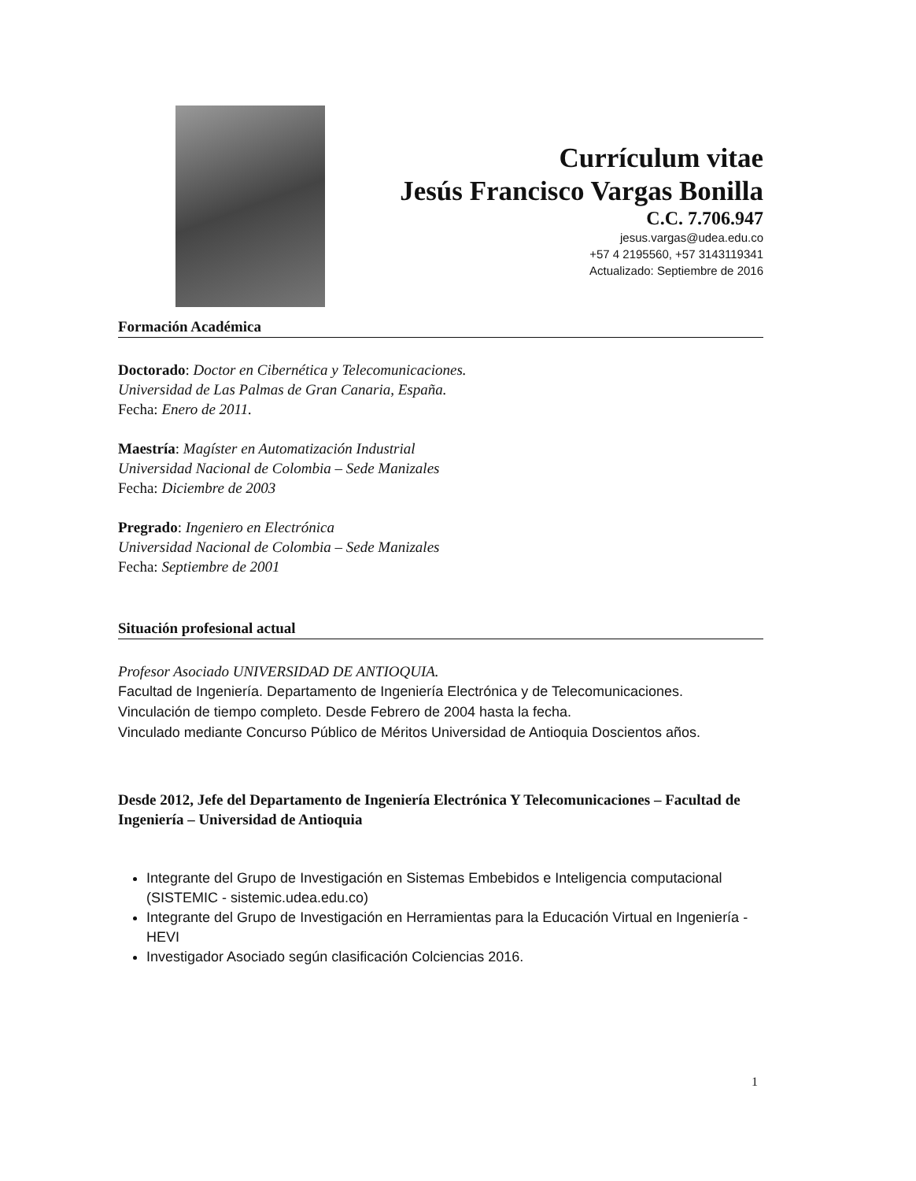Currículum vitae
Jesús Francisco Vargas Bonilla
C.C. 7.706.947
jesus.vargas@udea.edu.co
+57 4 2195560, +57 3143119341
Actualizado: Septiembre de 2016
Formación Académica
Doctorado: Doctor en Cibernética y Telecomunicaciones.
Universidad de Las Palmas de Gran Canaria, España.
Fecha: Enero de 2011.
Maestría: Magíster en Automatización Industrial
Universidad Nacional de Colombia – Sede Manizales
Fecha: Diciembre de 2003
Pregrado: Ingeniero en Electrónica
Universidad Nacional de Colombia – Sede Manizales
Fecha: Septiembre de 2001
Situación profesional actual
Profesor Asociado UNIVERSIDAD DE ANTIOQUIA.
Facultad de Ingeniería. Departamento de Ingeniería Electrónica y de Telecomunicaciones.
Vinculación de tiempo completo. Desde Febrero de 2004 hasta la fecha.
Vinculado mediante Concurso Público de Méritos Universidad de Antioquia Doscientos años.
Desde 2012, Jefe del Departamento de Ingeniería Electrónica Y Telecomunicaciones – Facultad de Ingeniería – Universidad de Antioquia
Integrante del Grupo de Investigación en Sistemas Embebidos e Inteligencia computacional (SISTEMIC - sistemic.udea.edu.co)
Integrante del Grupo de Investigación en Herramientas para la Educación Virtual en Ingeniería - HEVI
Investigador Asociado según clasificación Colciencias 2016.
1